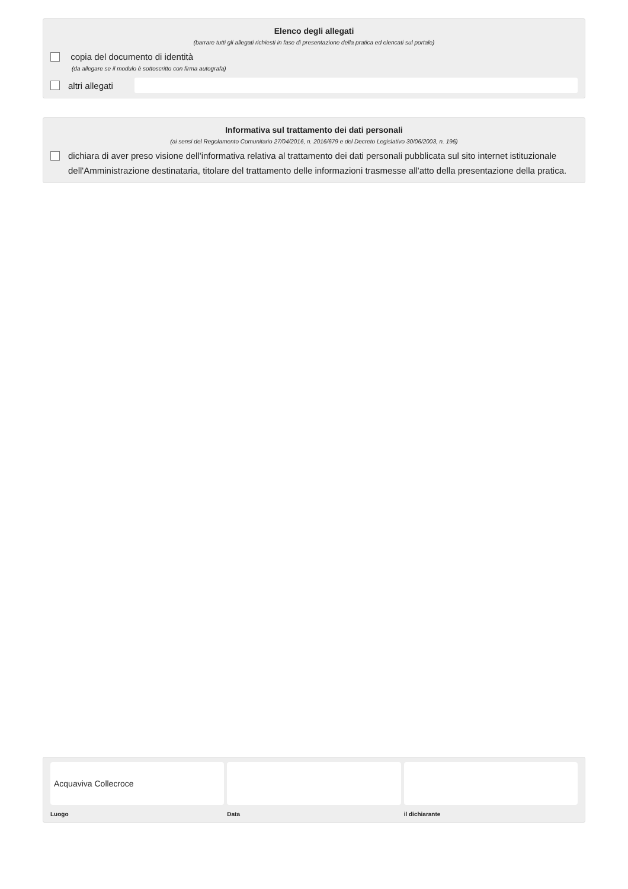Elenco degli allegati
(barrare tutti gli allegati richiesti in fase di presentazione della pratica ed elencati sul portale)
copia del documento di identità
(da allegare se il modulo è sottoscritto con firma autografa)
altri allegati
Informativa sul trattamento dei dati personali
(ai sensi del Regolamento Comunitario 27/04/2016, n. 2016/679 e del Decreto Legislativo 30/06/2003, n. 196)
dichiara di aver preso visione dell'informativa relativa al trattamento dei dati personali pubblicata sul sito internet istituzionale dell'Amministrazione destinataria, titolare del trattamento delle informazioni trasmesse all'atto della presentazione della pratica.
Acquaviva Collecroce
Luogo
Data il dichiarante